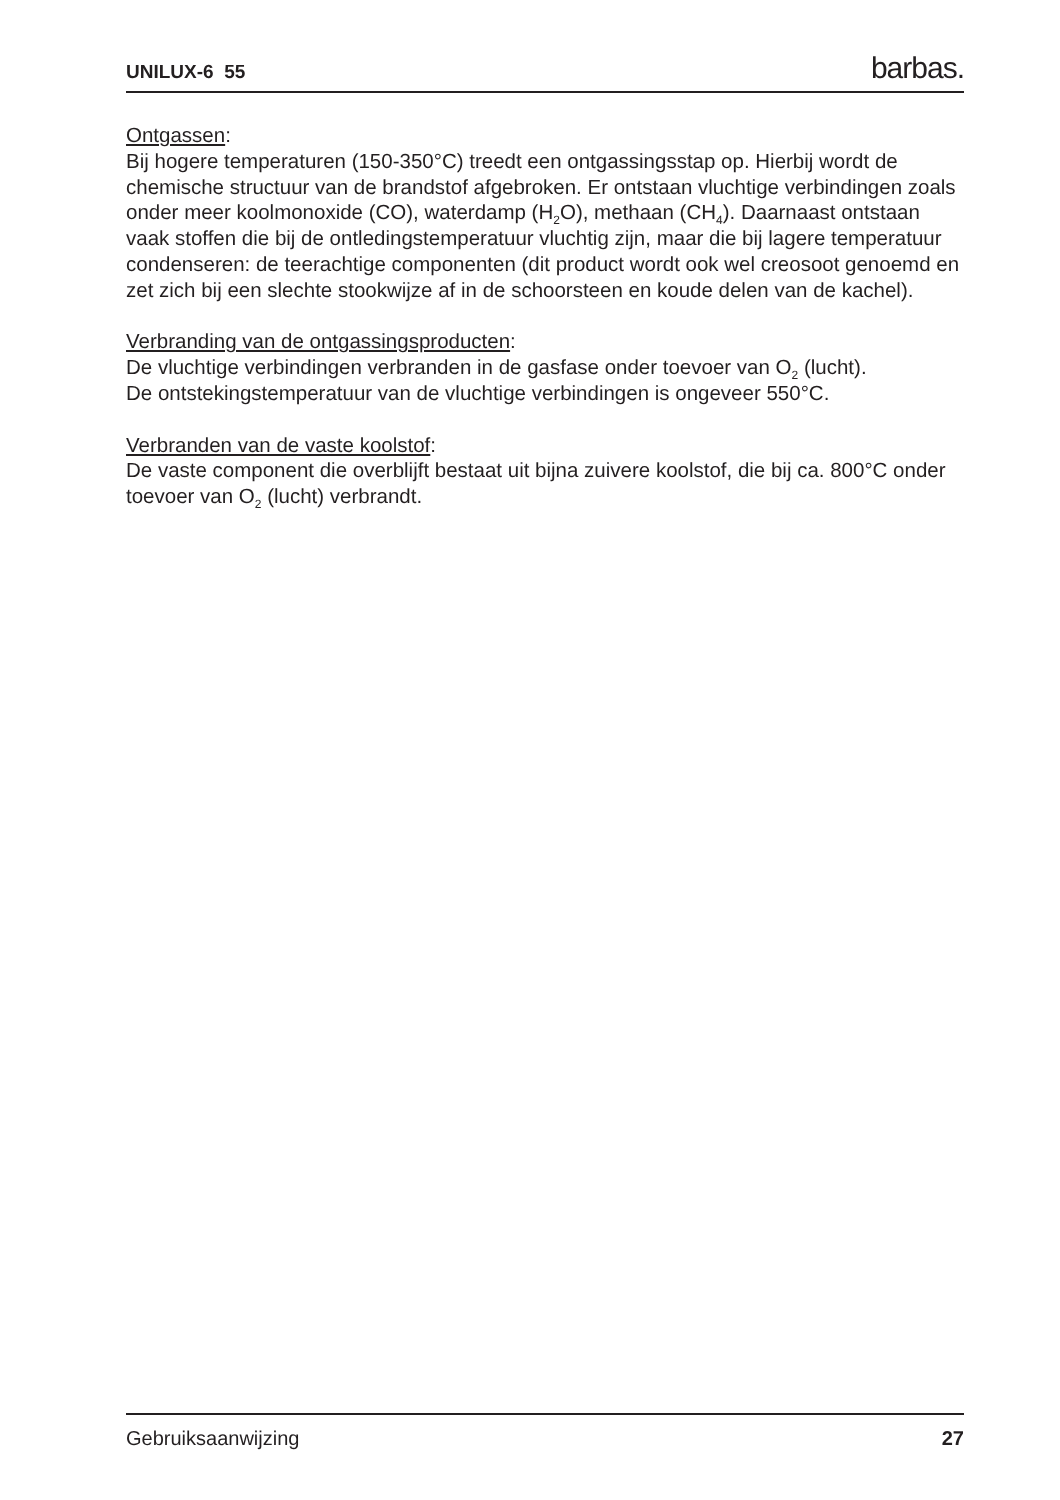UNILUX-6 55 barbas.
Ontgassen:
Bij hogere temperaturen (150-350°C) treedt een ontgassingsstap op. Hierbij wordt de chemische structuur van de brandstof afgebroken. Er ontstaan vluchtige verbindingen zoals onder meer koolmonoxide (CO), waterdamp (H<sub>2</sub>O), methaan (CH<sub>4</sub>). Daarnaast ontstaan vaak stoffen die bij de ontledingstemperatuur vluchtig zijn, maar die bij lagere temperatuur condenseren: de teerachtige componenten (dit product wordt ook wel creosoot genoemd en zet zich bij een slechte stookwijze af in de schoorsteen en koude delen van de kachel).
Verbranding van de ontgassingsproducten:
De vluchtige verbindingen verbranden in de gasfase onder toevoer van O<sub>2</sub> (lucht).
De ontstekingstemperatuur van de vluchtige verbindingen is ongeveer 550°C.
Verbranden van de vaste koolstof:
De vaste component die overblijft bestaat uit bijna zuivere koolstof, die bij ca. 800°C onder toevoer van O<sub>2</sub> (lucht) verbrandt.
Gebruiksaanwijzing 27